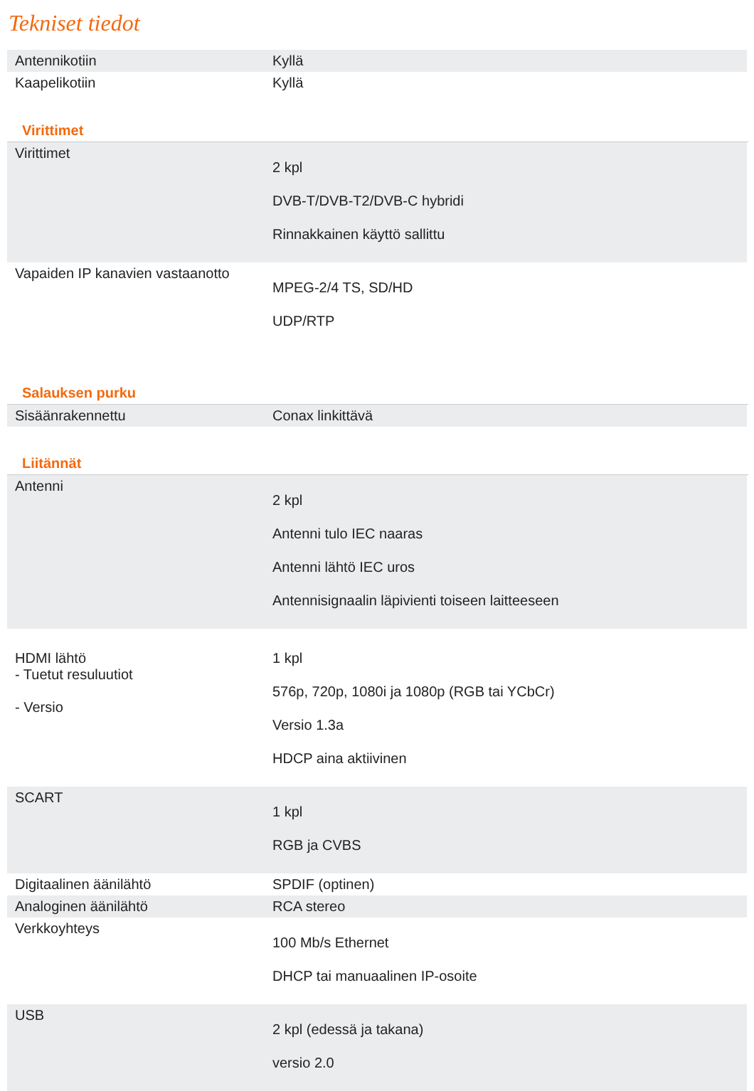Tekniset tiedot
| Antennikotiin | Kyllä |
| Kaapelikotiin | Kyllä |
Virittimet
| Virittimet | 2 kpl DVB-T/DVB-T2/DVB-C hybridi Rinnakkainen käyttö sallittu |
| Vapaiden IP kanavien vastaanotto | MPEG-2/4 TS, SD/HD UDP/RTP |
Salauksen purku
| Sisäänrakennettu | Conax linkittävä |
Liitännät
| Antenni | 2 kpl Antenni tulo IEC naaras Antenni lähtö IEC uros Antennisignaalin läpivienti toiseen laitteeseen |
| HDMI lähtö - Tuetut resuluutiot - Versio | 1 kpl 576p, 720p, 1080i ja 1080p (RGB tai YCbCr) Versio 1.3a HDCP aina aktiivinen |
| SCART | 1 kpl RGB ja CVBS |
| Digitaalinen äänilähtö | SPDIF (optinen) |
| Analoginen äänilähtö | RCA stereo |
| Verkkoyhteys | 100 Mb/s Ethernet DHCP tai manuaalinen IP-osoite |
| USB | 2 kpl (edessä ja takana) versio 2.0 |